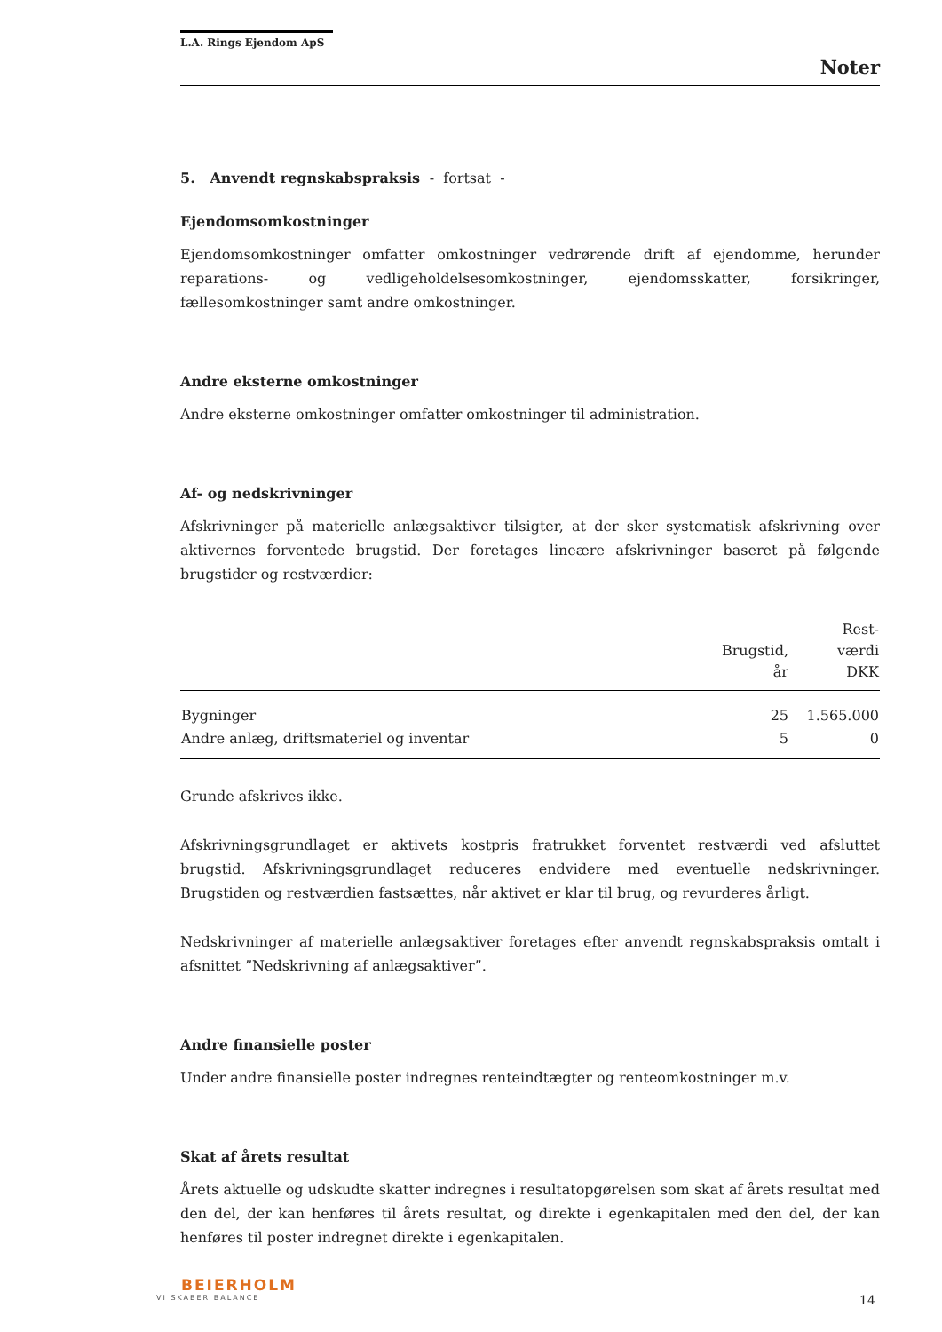L.A. Rings Ejendom ApS
Noter
5. Anvendt regnskabspraksis - fortsat -
Ejendomsomkostninger
Ejendomsomkostninger omfatter omkostninger vedrørende drift af ejendomme, herunder reparations- og vedligeholdelsesomkostninger, ejendomsskatter, forsikringer, fællesomkostninger samt andre omkostninger.
Andre eksterne omkostninger
Andre eksterne omkostninger omfatter omkostninger til administration.
Af- og nedskrivninger
Afskrivninger på materielle anlægsaktiver tilsigter, at der sker systematisk afskrivning over aktivernes forventede brugstid. Der foretages lineære afskrivninger baseret på følgende brugstider og restværdier:
| | Brugstid, år | Rest- værdi DKK |
| --- | --- | --- |
| Bygninger | 25 | 1.565.000 |
| Andre anlæg, driftsmateriel og inventar | 5 | 0 |
Grunde afskrives ikke.
Afskrivningsgrundlaget er aktivets kostpris fratrukket forventet restværdi ved afsluttet brugstid. Afskrivningsgrundlaget reduceres endvidere med eventuelle nedskrivninger. Brugstiden og restværdien fastsættes, når aktivet er klar til brug, og revurderes årligt.
Nedskrivninger af materielle anlægsaktiver foretages efter anvendt regnskabspraksis omtalt i afsnittet ”Nedskrivning af anlægsaktiver”.
Andre finansielle poster
Under andre finansielle poster indregnes renteindtægter og renteomkostninger m.v.
Skat af årets resultat
Årets aktuelle og udskudte skatter indregnes i resultatopgørelsen som skat af årets resultat med den del, der kan henføres til årets resultat, og direkte i egenkapitalen med den del, der kan henføres til poster indregnet direkte i egenkapitalen.
BEIERHOLM
VI SKABER BALANCE
14